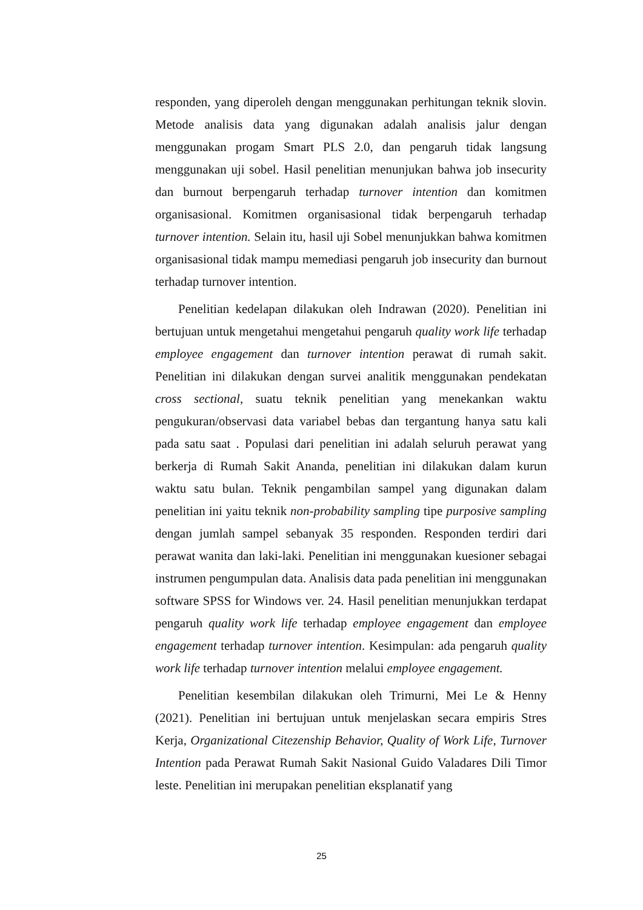responden, yang diperoleh dengan menggunakan perhitungan teknik slovin. Metode analisis data yang digunakan adalah analisis jalur dengan menggunakan progam Smart PLS 2.0, dan pengaruh tidak langsung menggunakan uji sobel. Hasil penelitian menunjukan bahwa job insecurity dan burnout berpengaruh terhadap turnover intention dan komitmen organisasional. Komitmen organisasional tidak berpengaruh terhadap turnover intention. Selain itu, hasil uji Sobel menunjukkan bahwa komitmen organisasional tidak mampu memediasi pengaruh job insecurity dan burnout terhadap turnover intention.
Penelitian kedelapan dilakukan oleh Indrawan (2020). Penelitian ini bertujuan untuk mengetahui mengetahui pengaruh quality work life terhadap employee engagement dan turnover intention perawat di rumah sakit. Penelitian ini dilakukan dengan survei analitik menggunakan pendekatan cross sectional, suatu teknik penelitian yang menekankan waktu pengukuran/observasi data variabel bebas dan tergantung hanya satu kali pada satu saat . Populasi dari penelitian ini adalah seluruh perawat yang berkerja di Rumah Sakit Ananda, penelitian ini dilakukan dalam kurun waktu satu bulan. Teknik pengambilan sampel yang digunakan dalam penelitian ini yaitu teknik non-probability sampling tipe purposive sampling dengan jumlah sampel sebanyak 35 responden. Responden terdiri dari perawat wanita dan laki-laki. Penelitian ini menggunakan kuesioner sebagai instrumen pengumpulan data. Analisis data pada penelitian ini menggunakan software SPSS for Windows ver. 24. Hasil penelitian menunjukkan terdapat pengaruh quality work life terhadap employee engagement dan employee engagement terhadap turnover intention. Kesimpulan: ada pengaruh quality work life terhadap turnover intention melalui employee engagement.
Penelitian kesembilan dilakukan oleh Trimurni, Mei Le & Henny (2021). Penelitian ini bertujuan untuk menjelaskan secara empiris Stres Kerja, Organizational Citezenship Behavior, Quality of Work Life, Turnover Intention pada Perawat Rumah Sakit Nasional Guido Valadares Dili Timor leste. Penelitian ini merupakan penelitian eksplanatif yang
25